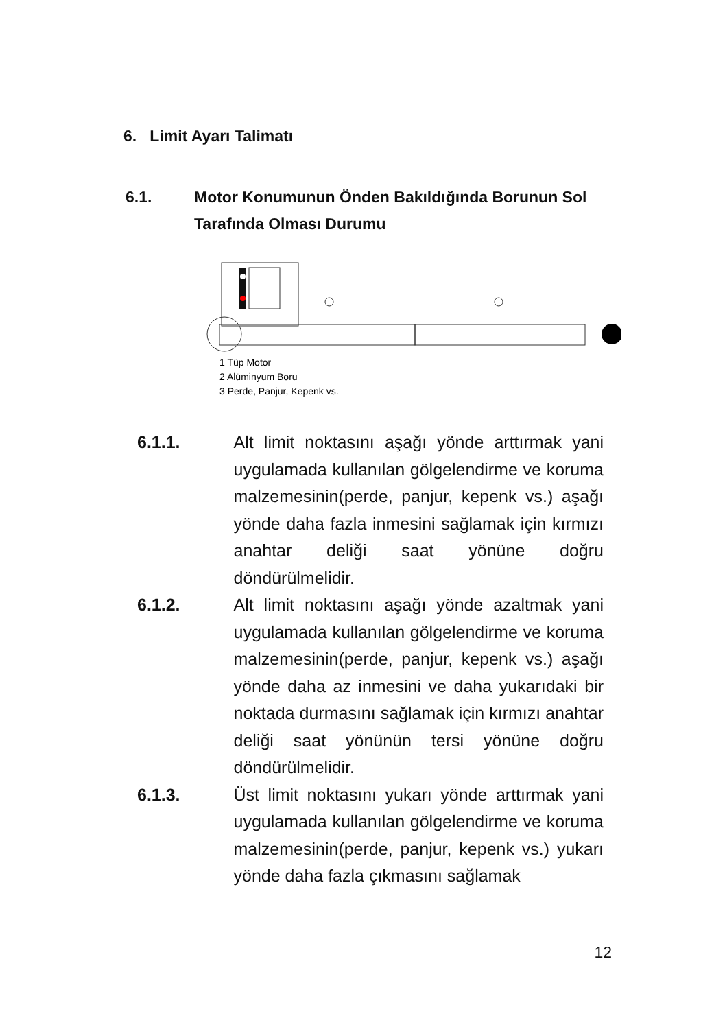6. Limit Ayarı Talimatı
6.1. Motor Konumunun Önden Bakıldığında Borunun Sol Tarafında Olması Durumu
1 Tüp Motor
2 Alüminyum Boru
3 Perde, Panjur, Kepenk vs.
6.1.1. Alt limit noktasını aşağı yönde arttırmak yani uygulamada kullanılan gölgelendirme ve koruma malzemesinin(perde, panjur, kepenk vs.) aşağı yönde daha fazla inmesini sağlamak için kırmızı anahtar deliği saat yönüne doğru döndürülmelidir.
6.1.2. Alt limit noktasını aşağı yönde azaltmak yani uygulamada kullanılan gölgelendirme ve koruma malzemesinin(perde, panjur, kepenk vs.) aşağı yönde daha az inmesini ve daha yukarıdaki bir noktada durmasını sağlamak için kırmızı anahtar deliği saat yönünün tersi yönüne doğru döndürülmelidir.
6.1.3. Üst limit noktasını yukarı yönde arttırmak yani uygulamada kullanılan gölgelendirme ve koruma malzemesinin(perde, panjur, kepenk vs.) yukarı yönde daha fazla çıkmasını sağlamak
12